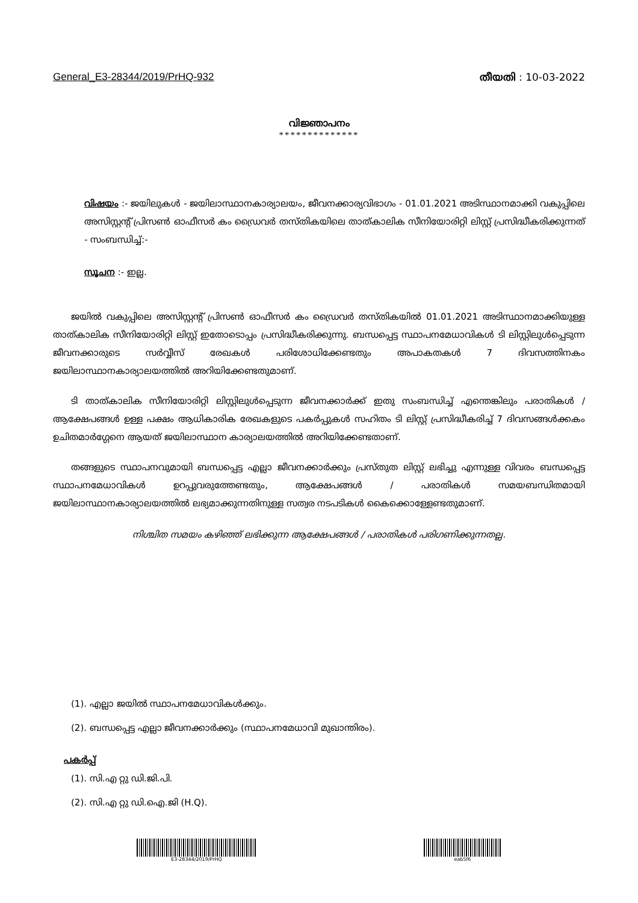General_E3-28344/2019/PrHQ-932 തീയതി : 10-03-2022
വിജ്ഞാപനം
**************
വിഷയം :- ജയിലുകൾ - ജയിലാസ്ഥാനകാര്യാലയം, ജീവനക്കാര്യവിഭാഗം - 01.01.2021 അടിസ്ഥാനമാക്കി വകുപ്പിലെ അസിസ്റ്റന്റ് പ്രിസൺ ഓഫീസർ കം ഡ്രൈവർ തസ്തികയിലെ താത്കാലിക സീനിയോരിറ്റി ലിസ്റ്റ് പ്രസിദ്ധീകരിക്കുന്നത് - സംബന്ധിച്ച്:-
സൂചന :- ഇല്ല.
ജയിൽ വകുപ്പിലെ അസിസ്റ്റന്റ് പ്രിസൺ ഓഫീസർ കം ഡ്രൈവർ തസ്തികയിൽ 01.01.2021 അടിസ്ഥാനമാക്കിയുള്ള താത്കാലിക സീനിയോരിറ്റി ലിസ്റ്റ് ഇതോടൊപ്പം പ്രസിദ്ധീകരിക്കുന്നു. ബന്ധപ്പെട്ട സ്ഥാപനമേധാവികൾ ടി ലിസ്റ്റിലുൾപ്പെടുന്ന ജീവനക്കാരുടെ സർവ്വീസ് രേഖകൾ പരിശോധിക്കേണ്ടതും അപാകതകൾ 7 ദിവസത്തിനകം ജയിലാസ്ഥാനകാര്യാലയത്തിൽ അറിയിക്കേണ്ടതുമാണ്.
ടി താത്കാലിക സീനിയോരിറ്റി ലിസ്റ്റിലുൾപ്പെടുന്ന ജീവനക്കാർക്ക് ഇതു സംബന്ധിച്ച് എന്തെങ്കിലും പരാതികൾ / ആക്ഷേപങ്ങൾ ഉള്ള പക്ഷം ആധികാരിക രേഖകളുടെ പകർപ്പുകൾ സഹിതം ടി ലിസ്റ്റ് പ്രസിദ്ധീകരിച്ച് 7 ദിവസങ്ങൾക്കകം ഉചിതമാർഗ്ഗേനെ ആയത് ജയിലാസ്ഥാന കാര്യാലയത്തിൽ അറിയിക്കേണ്ടതാണ്.
തങ്ങളുടെ സ്ഥാപനവുമായി ബന്ധപ്പെട്ട എല്ലാ ജീവനക്കാർക്കും പ്രസ്തുത ലിസ്റ്റ് ലഭിച്ചു എന്നുള്ള വിവരം ബന്ധപ്പെട്ട സ്ഥാപനമേധാവികൾ ഉറപ്പുവരുത്തേണ്ടതും, ആക്ഷേപങ്ങൾ / പരാതികൾ സമയബന്ധിതമായി ജയിലാസ്ഥാനകാര്യാലയത്തിൽ ലഭ്യമാക്കുന്നതിനുള്ള സത്വര നടപടികൾ കൈക്കൊള്ളേണ്ടതുമാണ്.
നിശ്ചിത സമയം കഴിഞ്ഞ് ലഭിക്കുന്ന ആക്ഷേപങ്ങൾ / പരാതികൾ പരിഗണിക്കുന്നതല്ല.
(1). എല്ലാ ജയിൽ സ്ഥാപനമേധാവികൾക്കും.
(2). ബന്ധപ്പെട്ട എല്ലാ ജീവനക്കാർക്കും (സ്ഥാപനമേധാവി മുഖാന്തിരം).
പകർപ്പ്
(1). സി.എ റ്റു ഡി.ജി.പി.
(2). സി.എ റ്റു ഡി.ഐ.ജി (H.Q).
E3-28344/2019/PrHQ eab5f6